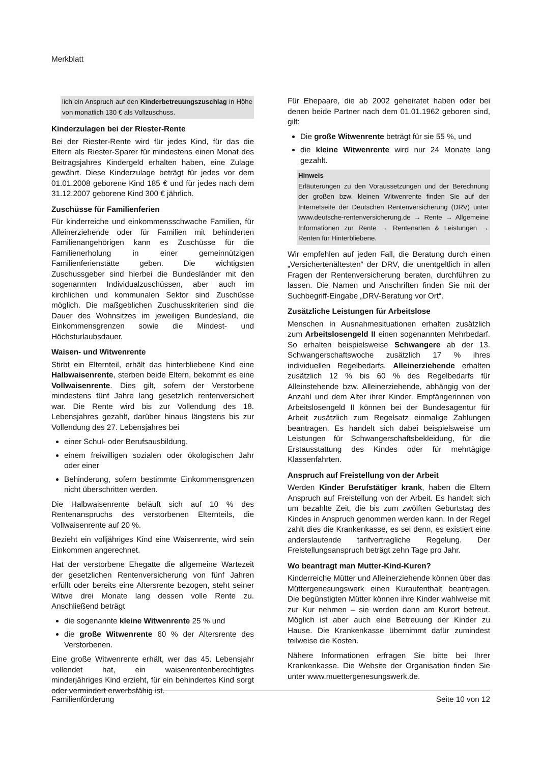Merkblatt
lich ein Anspruch auf den Kinderbetreuungszuschlag in Höhe von monatlich 130 € als Vollzuschuss.
Kinderzulagen bei der Riester-Rente
Bei der Riester-Rente wird für jedes Kind, für das die Eltern als Riester-Sparer für mindestens einen Monat des Beitragsjahres Kindergeld erhalten haben, eine Zulage gewährt. Diese Kinderzulage beträgt für jedes vor dem 01.01.2008 geborene Kind 185 € und für jedes nach dem 31.12.2007 geborene Kind 300 € jährlich.
Zuschüsse für Familienferien
Für kinderreiche und einkommensschwache Familien, für Alleinerziehende oder für Familien mit behinderten Familienangehörigen kann es Zuschüsse für die Familienerholung in einer gemeinnützigen Familienferienstätte geben. Die wichtigsten Zuschussgeber sind hierbei die Bundesländer mit den sogenannten Individualzuschüssen, aber auch im kirchlichen und kommunalen Sektor sind Zuschüsse möglich. Die maßgeblichen Zuschusskriterien sind die Dauer des Wohnsitzes im jeweiligen Bundesland, die Einkommensgrenzen sowie die Mindest- und Höchsturlaubsdauer.
Waisen- und Witwenrente
Stirbt ein Elternteil, erhält das hinterbliebene Kind eine Halbwaisenrente, sterben beide Eltern, bekommt es eine Vollwaisenrente. Dies gilt, sofern der Verstorbene mindestens fünf Jahre lang gesetzlich rentenversichert war. Die Rente wird bis zur Vollendung des 18. Lebensjahres gezahlt, darüber hinaus längstens bis zur Vollendung des 27. Lebensjahres bei
einer Schul- oder Berufsausbildung,
einem freiwilligen sozialen oder ökologischen Jahr oder einer
Behinderung, sofern bestimmte Einkommensgrenzen nicht überschritten werden.
Die Halbwaisenrente beläuft sich auf 10 % des Rentenanspruchs des verstorbenen Elternteils, die Vollwaisenrente auf 20 %.
Bezieht ein volljähriges Kind eine Waisenrente, wird sein Einkommen angerechnet.
Hat der verstorbene Ehegatte die allgemeine Wartezeit der gesetzlichen Rentenversicherung von fünf Jahren erfüllt oder bereits eine Altersrente bezogen, steht seiner Witwe drei Monate lang dessen volle Rente zu. Anschließend beträgt
die sogenannte kleine Witwenrente 25 % und
die große Witwenrente 60 % der Altersrente des Verstorbenen.
Eine große Witwenrente erhält, wer das 45. Lebensjahr vollendet hat, ein waisenrentenberechtigtes minderjähriges Kind erzieht, für ein behindertes Kind sorgt oder vermindert erwerbsfähig ist.
Für Ehepaare, die ab 2002 geheiratet haben oder bei denen beide Partner nach dem 01.01.1962 geboren sind, gilt:
Die große Witwenrente beträgt für sie 55 %, und
die kleine Witwenrente wird nur 24 Monate lang gezahlt.
Hinweis
Erläuterungen zu den Voraussetzungen und der Berechnung der großen bzw. kleinen Witwenrente finden Sie auf der Internetseite der Deutschen Rentenversicherung (DRV) unter www.deutsche-rentenversicherung.de → Rente → Allgemeine Informationen zur Rente → Rentenarten & Leistungen → Renten für Hinterbliebene.
Wir empfehlen auf jeden Fall, die Beratung durch einen „Versichertenältesten“ der DRV, die unentgeltlich in allen Fragen der Rentenversicherung beraten, durchführen zu lassen. Die Namen und Anschriften finden Sie mit der Suchbegriff-Eingabe „DRV-Beratung vor Ort“.
Zusätzliche Leistungen für Arbeitslose
Menschen in Ausnahmesituationen erhalten zusätzlich zum Arbeitslosengeld II einen sogenannten Mehrbedarf. So erhalten beispielsweise Schwangere ab der 13. Schwangerschaftswoche zusätzlich 17 % ihres individuellen Regelbedarfs. Alleinerziehende erhalten zusätzlich 12 % bis 60 % des Regelbedarfs für Alleinstehende bzw. Alleinerziehende, abhängig von der Anzahl und dem Alter ihrer Kinder. Empfängerinnen von Arbeitslosengeld II können bei der Bundesagentur für Arbeit zusätzlich zum Regelsatz einmalige Zahlungen beantragen. Es handelt sich dabei beispielsweise um Leistungen für Schwangerschaftsbekleidung, für die Erstausstattung des Kindes oder für mehrtägige Klassenfahrten.
Anspruch auf Freistellung von der Arbeit
Werden Kinder Berufstätiger krank, haben die Eltern Anspruch auf Freistellung von der Arbeit. Es handelt sich um bezahlte Zeit, die bis zum zwölften Geburtstag des Kindes in Anspruch genommen werden kann. In der Regel zahlt dies die Krankenkasse, es sei denn, es existiert eine anderslautende tarifvertragliche Regelung. Der Freistellungsanspruch beträgt zehn Tage pro Jahr.
Wo beantragt man Mutter-Kind-Kuren?
Kinderreiche Mütter und Alleinerziehende können über das Müttergenesungswerk einen Kuraufenthalt beantragen. Die begünstigten Mütter können ihre Kinder wahlweise mit zur Kur nehmen – sie werden dann am Kurort betreut. Möglich ist aber auch eine Betreuung der Kinder zu Hause. Die Krankenkasse übernimmt dafür zumindest teilweise die Kosten.
Nähere Informationen erfragen Sie bitte bei Ihrer Krankenkasse. Die Website der Organisation finden Sie unter www.muettergenesungswerk.de.
Familienförderung Seite 10 von 12